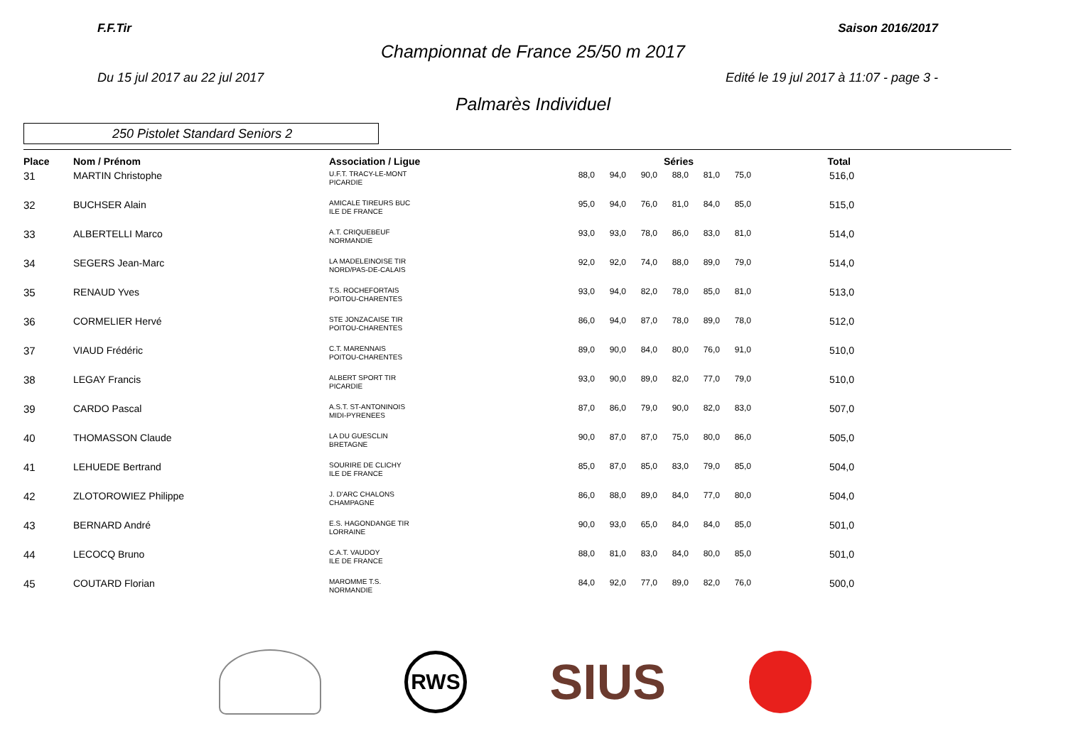F.F.Tir Saison 2016/2017
Championnat de France 25/50 m 2017
Du 15 jul 2017 au 22 jul 2017 Edité le 19 jul 2017 à 11:07 - page 3 -
Palmarès Individuel
250 Pistolet Standard Seniors 2
| Place | Nom / Prénom | Association / Ligue | Séries | | | | | | Total |
| --- | --- | --- | --- | --- | --- | --- | --- | --- | --- |
| 31 | MARTIN Christophe | U.F.T. TRACY-LE-MONT PICARDIE | 88,0 | 94,0 | 90,0 | 88,0 | 81,0 | 75,0 | 516,0 |
| 32 | BUCHSER Alain | AMICALE TIREURS BUC ILE DE FRANCE | 95,0 | 94,0 | 76,0 | 81,0 | 84,0 | 85,0 | 515,0 |
| 33 | ALBERTELLI Marco | A.T. CRIQUEBEUF NORMANDIE | 93,0 | 93,0 | 78,0 | 86,0 | 83,0 | 81,0 | 514,0 |
| 34 | SEGERS Jean-Marc | LA MADELEINOISE TIR NORD/PAS-DE-CALAIS | 92,0 | 92,0 | 74,0 | 88,0 | 89,0 | 79,0 | 514,0 |
| 35 | RENAUD Yves | T.S. ROCHEFORTAIS POITOU-CHARENTES | 93,0 | 94,0 | 82,0 | 78,0 | 85,0 | 81,0 | 513,0 |
| 36 | CORMELIER Hervé | STE JONZACAISE TIR POITOU-CHARENTES | 86,0 | 94,0 | 87,0 | 78,0 | 89,0 | 78,0 | 512,0 |
| 37 | VIAUD Frédéric | C.T. MARENNAIS POITOU-CHARENTES | 89,0 | 90,0 | 84,0 | 80,0 | 76,0 | 91,0 | 510,0 |
| 38 | LEGAY Francis | ALBERT SPORT TIR PICARDIE | 93,0 | 90,0 | 89,0 | 82,0 | 77,0 | 79,0 | 510,0 |
| 39 | CARDO Pascal | A.S.T. ST-ANTONINOIS MIDI-PYRENEES | 87,0 | 86,0 | 79,0 | 90,0 | 82,0 | 83,0 | 507,0 |
| 40 | THOMASSON Claude | LA DU GUESCLIN BRETAGNE | 90,0 | 87,0 | 87,0 | 75,0 | 80,0 | 86,0 | 505,0 |
| 41 | LEHUEDE Bertrand | SOURIRE DE CLICHY ILE DE FRANCE | 85,0 | 87,0 | 85,0 | 83,0 | 79,0 | 85,0 | 504,0 |
| 42 | ZLOTOROWIEZ Philippe | J. D'ARC CHALONS CHAMPAGNE | 86,0 | 88,0 | 89,0 | 84,0 | 77,0 | 80,0 | 504,0 |
| 43 | BERNARD André | E.S. HAGONDANGE TIR LORRAINE | 90,0 | 93,0 | 65,0 | 84,0 | 84,0 | 85,0 | 501,0 |
| 44 | LECOCQ Bruno | C.A.T. VAUDOY ILE DE FRANCE | 88,0 | 81,0 | 83,0 | 84,0 | 80,0 | 85,0 | 501,0 |
| 45 | COUTARD Florian | MAROMME T.S. NORMANDIE | 84,0 | 92,0 | 77,0 | 89,0 | 82,0 | 76,0 | 500,0 |
RWS
SIUS